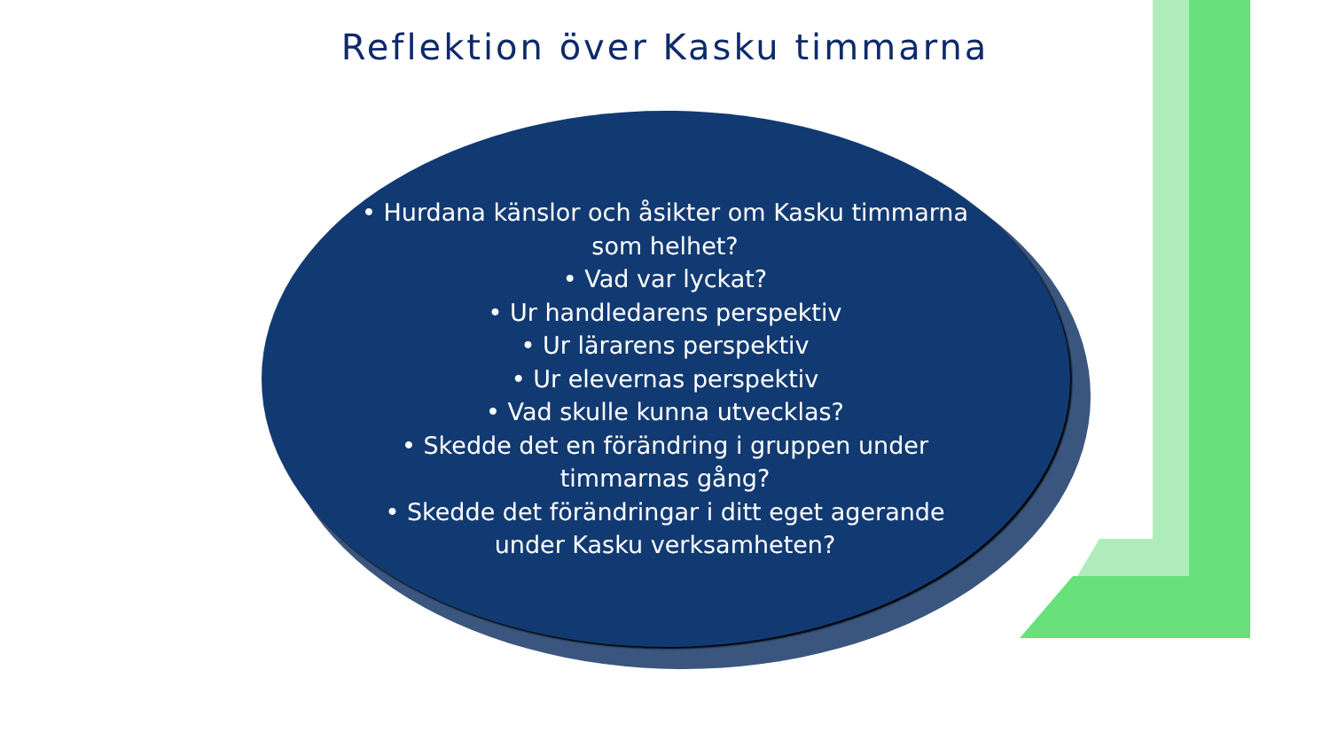Reflektion över Kasku timmarna
• Hurdana känslor och åsikter om Kasku timmarna som helhet?
• Vad var lyckat?
• Ur handledarens perspektiv
• Ur lärarens perspektiv
• Ur elevernas perspektiv
• Vad skulle kunna utvecklas?
• Skedde det en förändring i gruppen under timmarnas gång?
• Skedde det förändringar i ditt eget agerande
under Kasku verksamheten?